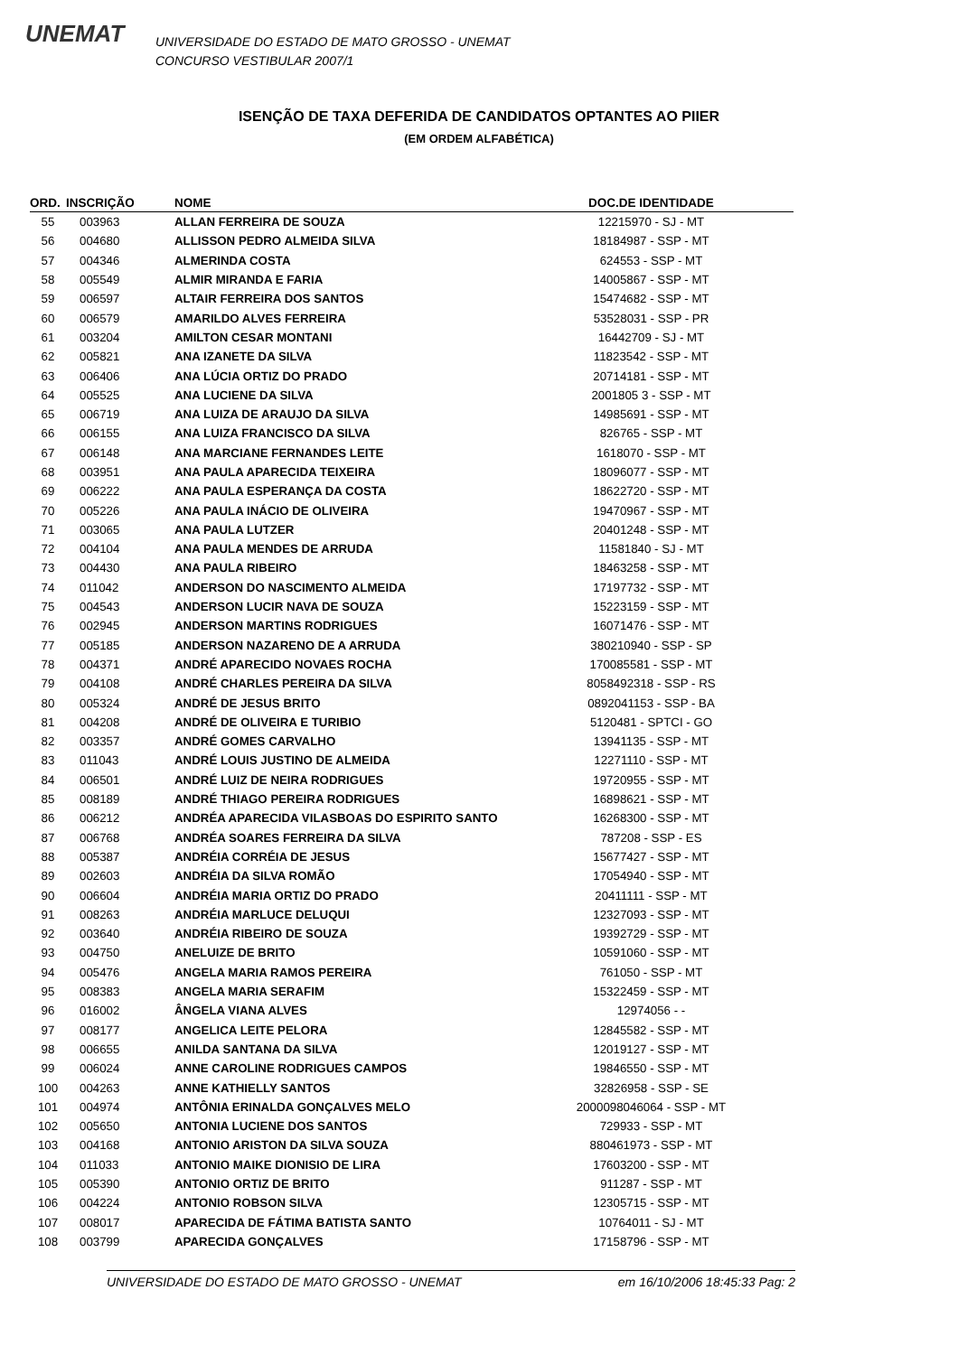UNEMAT
UNIVERSIDADE DO ESTADO DE MATO GROSSO - UNEMAT
CONCURSO VESTIBULAR 2007/1
ISENÇÃO DE TAXA DEFERIDA DE CANDIDATOS OPTANTES AO PIIER
(EM ORDEM ALFABÉTICA)
| ORD. | INSCRIÇÃO | NOME | DOC.DE IDENTIDADE |
| --- | --- | --- | --- |
| 55 | 003963 | ALLAN FERREIRA DE SOUZA | 12215970 - SJ - MT |
| 56 | 004680 | ALLISSON PEDRO ALMEIDA SILVA | 18184987 - SSP - MT |
| 57 | 004346 | ALMERINDA COSTA | 624553 - SSP - MT |
| 58 | 005549 | ALMIR MIRANDA E FARIA | 14005867 - SSP - MT |
| 59 | 006597 | ALTAIR FERREIRA DOS SANTOS | 15474682 - SSP - MT |
| 60 | 006579 | AMARILDO ALVES FERREIRA | 53528031 - SSP - PR |
| 61 | 003204 | AMILTON CESAR MONTANI | 16442709 - SJ - MT |
| 62 | 005821 | ANA IZANETE DA SILVA | 11823542 - SSP - MT |
| 63 | 006406 | ANA LÚCIA ORTIZ DO PRADO | 20714181 - SSP - MT |
| 64 | 005525 | ANA LUCIENE DA SILVA | 2001805 3 - SSP - MT |
| 65 | 006719 | ANA LUIZA DE ARAUJO DA SILVA | 14985691 - SSP - MT |
| 66 | 006155 | ANA LUIZA FRANCISCO DA SILVA | 826765 - SSP - MT |
| 67 | 006148 | ANA MARCIANE FERNANDES LEITE | 1618070 - SSP - MT |
| 68 | 003951 | ANA PAULA APARECIDA TEIXEIRA | 18096077 - SSP - MT |
| 69 | 006222 | ANA PAULA ESPERANÇA DA COSTA | 18622720 - SSP - MT |
| 70 | 005226 | ANA PAULA INÁCIO DE OLIVEIRA | 19470967 - SSP - MT |
| 71 | 003065 | ANA PAULA LUTZER | 20401248 - SSP - MT |
| 72 | 004104 | ANA PAULA MENDES DE ARRUDA | 11581840 - SJ - MT |
| 73 | 004430 | ANA PAULA RIBEIRO | 18463258 - SSP - MT |
| 74 | 011042 | ANDERSON DO NASCIMENTO ALMEIDA | 17197732 - SSP - MT |
| 75 | 004543 | ANDERSON LUCIR NAVA DE SOUZA | 15223159 - SSP - MT |
| 76 | 002945 | ANDERSON MARTINS RODRIGUES | 16071476 - SSP - MT |
| 77 | 005185 | ANDERSON NAZARENO DE A ARRUDA | 380210940 - SSP - SP |
| 78 | 004371 | ANDRÉ APARECIDO NOVAES ROCHA | 170085581 - SSP - MT |
| 79 | 004108 | ANDRÉ CHARLES PEREIRA DA SILVA | 8058492318 - SSP - RS |
| 80 | 005324 | ANDRÉ DE JESUS BRITO | 0892041153 - SSP - BA |
| 81 | 004208 | ANDRÉ DE OLIVEIRA E TURIBIO | 5120481 - SPTCI - GO |
| 82 | 003357 | ANDRÉ GOMES CARVALHO | 13941135 - SSP - MT |
| 83 | 011043 | ANDRÉ LOUIS JUSTINO DE ALMEIDA | 12271110 - SSP - MT |
| 84 | 006501 | ANDRÉ LUIZ DE NEIRA RODRIGUES | 19720955 - SSP - MT |
| 85 | 008189 | ANDRÉ THIAGO PEREIRA RODRIGUES | 16898621 - SSP - MT |
| 86 | 006212 | ANDRÉA APARECIDA VILASBOAS DO ESPIRITO SANTO | 16268300 - SSP - MT |
| 87 | 006768 | ANDRÉA SOARES FERREIRA DA SILVA | 787208 - SSP - ES |
| 88 | 005387 | ANDRÉIA CORRÉIA DE JESUS | 15677427 - SSP - MT |
| 89 | 002603 | ANDRÉIA DA SILVA ROMÃO | 17054940 - SSP - MT |
| 90 | 006604 | ANDRÉIA MARIA ORTIZ DO PRADO | 20411111 - SSP - MT |
| 91 | 008263 | ANDRÉIA MARLUCE DELUQUI | 12327093 - SSP - MT |
| 92 | 003640 | ANDRÉIA RIBEIRO DE SOUZA | 19392729 - SSP - MT |
| 93 | 004750 | ANELUIZE DE BRITO | 10591060 - SSP - MT |
| 94 | 005476 | ANGELA MARIA RAMOS PEREIRA | 761050 - SSP - MT |
| 95 | 008383 | ANGELA MARIA SERAFIM | 15322459 - SSP - MT |
| 96 | 016002 | ÂNGELA VIANA ALVES | 12974056 - - |
| 97 | 008177 | ANGELICA LEITE PELORA | 12845582 - SSP - MT |
| 98 | 006655 | ANILDA SANTANA DA SILVA | 12019127 - SSP - MT |
| 99 | 006024 | ANNE CAROLINE RODRIGUES CAMPOS | 19846550 - SSP - MT |
| 100 | 004263 | ANNE KATHIELLY SANTOS | 32826958 - SSP - SE |
| 101 | 004974 | ANTÔNIA ERINALDA GONÇALVES MELO | 2000098046064 - SSP - MT |
| 102 | 005650 | ANTONIA LUCIENE DOS SANTOS | 729933 - SSP - MT |
| 103 | 004168 | ANTONIO ARISTON DA SILVA SOUZA | 880461973 - SSP - MT |
| 104 | 011033 | ANTONIO MAIKE DIONISIO DE LIRA | 17603200 - SSP - MT |
| 105 | 005390 | ANTONIO ORTIZ DE BRITO | 911287 - SSP - MT |
| 106 | 004224 | ANTONIO ROBSON SILVA | 12305715 - SSP - MT |
| 107 | 008017 | APARECIDA DE FÁTIMA BATISTA SANTO | 10764011 - SJ - MT |
| 108 | 003799 | APARECIDA GONÇALVES | 17158796 - SSP - MT |
UNIVERSIDADE DO ESTADO DE MATO GROSSO - UNEMAT em 16/10/2006 18:45:33 Pag: 2